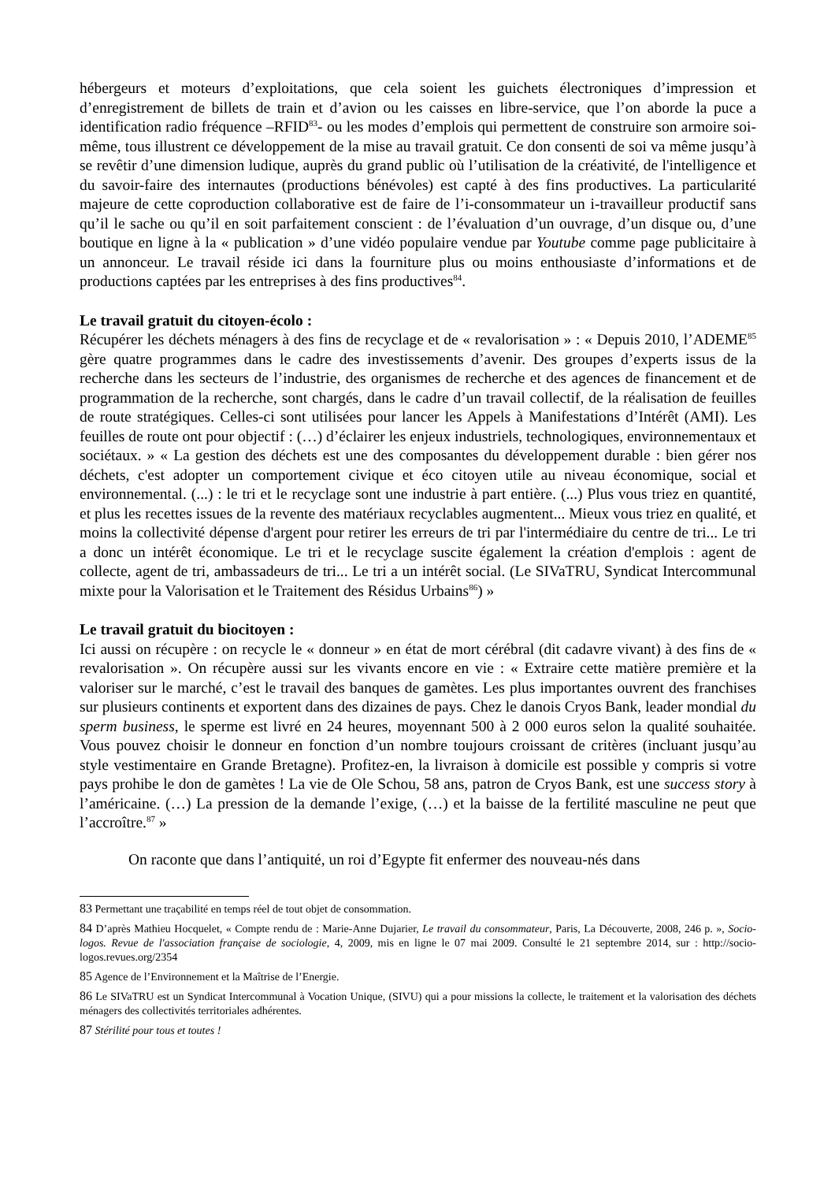hébergeurs et moteurs d’exploitations, que cela soient les guichets électroniques d’impression et d’enregistrement de billets de train et d’avion ou les caisses en libre-service, que l’on aborde la puce a identification radio fréquence –RFID<sup>83</sup>- ou les modes d’emplois qui permettent de construire son armoire soi-même, tous illustrent ce développement de la mise au travail gratuit. Ce don consenti de soi va même jusqu’à se revêtir d’une dimension ludique, auprès du grand public où l’utilisation de la créativité, de l'intelligence et du savoir-faire des internautes (productions bénévoles) est capté à des fins productives. La particularité majeure de cette coproduction collaborative est de faire de l’i-consommateur un i-travailleur productif sans qu’il le sache ou qu’il en soit parfaitement conscient : de l’évaluation d’un ouvrage, d’un disque ou, d’une boutique en ligne à la « publication » d’une vidéo populaire vendue par Youtube comme page publicitaire à un annonceur. Le travail réside ici dans la fourniture plus ou moins enthousiaste d’informations et de productions captées par les entreprises à des fins productives<sup>84</sup>.
Le travail gratuit du citoyen-écolo :
Récupérer les déchets ménagers à des fins de recyclage et de « revalorisation » : « Depuis 2010, l’ADEME<sup>85</sup> gère quatre programmes dans le cadre des investissements d’avenir. Des groupes d’experts issus de la recherche dans les secteurs de l’industrie, des organismes de recherche et des agences de financement et de programmation de la recherche, sont chargés, dans le cadre d’un travail collectif, de la réalisation de feuilles de route stratégiques. Celles-ci sont utilisées pour lancer les Appels à Manifestations d’Intérêt (AMI). Les feuilles de route ont pour objectif : (…) d’éclairer les enjeux industriels, technologiques, environnementaux et sociétaux. » « La gestion des déchets est une des composantes du développement durable : bien gérer nos déchets, c'est adopter un comportement civique et éco citoyen utile au niveau économique, social et environnemental. (...) : le tri et le recyclage sont une industrie à part entière. (...) Plus vous triez en quantité, et plus les recettes issues de la revente des matériaux recyclables augmentent... Mieux vous triez en qualité, et moins la collectivité dépense d'argent pour retirer les erreurs de tri par l'intermédiaire du centre de tri... Le tri a donc un intérêt économique. Le tri et le recyclage suscite également la création d'emplois : agent de collecte, agent de tri, ambassadeurs de tri... Le tri a un intérêt social. (Le SIVaTRU, Syndicat Intercommunal mixte pour la Valorisation et le Traitement des Résidus Urbains<sup>86</sup>) »
Le travail gratuit du biocitoyen :
Ici aussi on récupère : on recycle le « donneur » en état de mort cérébral (dit cadavre vivant) à des fins de « revalorisation ». On récupère aussi sur les vivants encore en vie : « Extraire cette matière première et la valoriser sur le marché, c’est le travail des banques de gamètes. Les plus importantes ouvrent des franchises sur plusieurs continents et exportent dans des dizaines de pays. Chez le danois Cryos Bank, leader mondial du sperm business, le sperme est livré en 24 heures, moyennant 500 à 2 000 euros selon la qualité souhaitée. Vous pouvez choisir le donneur en fonction d’un nombre toujours croissant de critères (incluant jusqu’au style vestimentaire en Grande Bretagne). Profitez-en, la livraison à domicile est possible y compris si votre pays prohibe le don de gamètes ! La vie de Ole Schou, 58 ans, patron de Cryos Bank, est une success story à l’américaine. (…) La pression de la demande l’exige, (…) et la baisse de la fertilité masculine ne peut que l’accroître.<sup>87</sup> »
On raconte que dans l’antiquité, un roi d’Egypte fit enfermer des nouveau-nés dans
83 Permettant une traçabilité en temps réel de tout objet de consommation.
84 D’après Mathieu Hocquelet, « Compte rendu de : Marie-Anne Dujarier, Le travail du consommateur, Paris, La Découverte, 2008, 246 p. », Socio-logos. Revue de l'association française de sociologie, 4, 2009, mis en ligne le 07 mai 2009. Consulté le 21 septembre 2014, sur : http://socio-logos.revues.org/2354
85 Agence de l’Environnement et la Maîtrise de l’Energie.
86 Le SIVaTRU est un Syndicat Intercommunal à Vocation Unique, (SIVU) qui a pour missions la collecte, le traitement et la valorisation des déchets ménagers des collectivités territoriales adhérentes.
87 Stérilité pour tous et toutes !